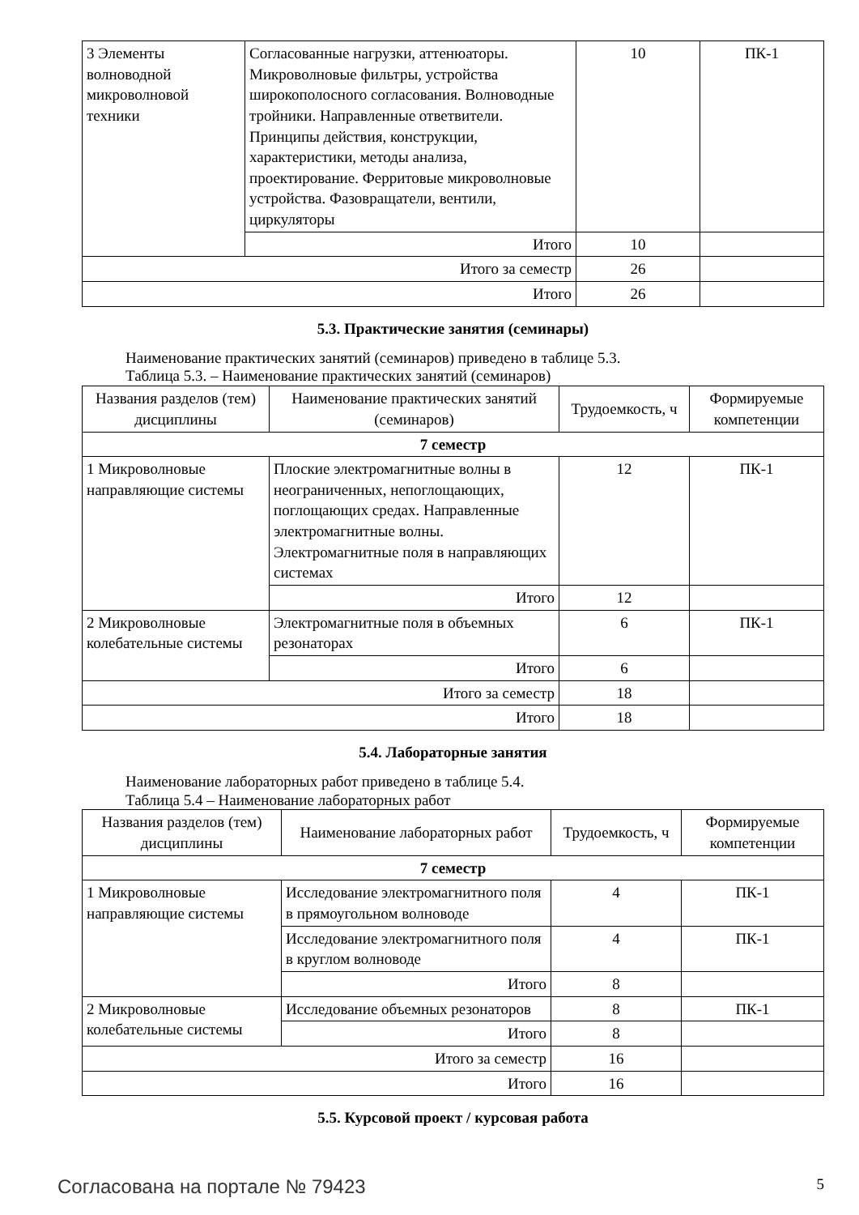| 3 Элементы волноводной микроволновой техники | Согласованные нагрузки, аттенюаторы. Микроволновые фильтры, устройства широкополосного согласования. Волноводные тройники. Направленные ответвители. Принципы действия, конструкции, характеристики, методы анализа, проектирование. Ферритовые микроволновые устройства. Фазовращатели, вентили, циркуляторы | 10 | ПК-1 |
| | Итого | 10 | |
| Итого за семестр | | 26 | |
| Итого | | 26 | |
5.3. Практические занятия (семинары)
Наименование практических занятий (семинаров) приведено в таблице 5.3.
Таблица 5.3. – Наименование практических занятий (семинаров)
| Названия разделов (тем) дисциплины | Наименование практических занятий (семинаров) | Трудоемкость, ч | Формируемые компетенции |
| --- | --- | --- | --- |
| 7 семестр | | | |
| 1 Микроволновые направляющие системы | Плоские электромагнитные волны в неограниченных, непоглощающих, поглощающих средах. Направленные электромагнитные волны. Электромагнитные поля в направляющих системах | 12 | ПК-1 |
| | Итого | 12 | |
| 2 Микроволновые колебательные системы | Электромагнитные поля в объемных резонаторах | 6 | ПК-1 |
| | Итого | 6 | |
| Итого за семестр | | 18 | |
| Итого | | 18 | |
5.4. Лабораторные занятия
Наименование лабораторных работ приведено в таблице 5.4.
Таблица 5.4 – Наименование лабораторных работ
| Названия разделов (тем) дисциплины | Наименование лабораторных работ | Трудоемкость, ч | Формируемые компетенции |
| --- | --- | --- | --- |
| 7 семестр | | | |
| 1 Микроволновые направляющие системы | Исследование электромагнитного поля в прямоугольном волноводе | 4 | ПК-1 |
| | Исследование электромагнитного поля в круглом волноводе | 4 | ПК-1 |
| | Итого | 8 | |
| 2 Микроволновые колебательные системы | Исследование объемных резонаторов | 8 | ПК-1 |
| | Итого | 8 | |
| Итого за семестр | | 16 | |
| Итого | | 16 | |
5.5. Курсовой проект / курсовая работа
Согласована на портале № 79423 5